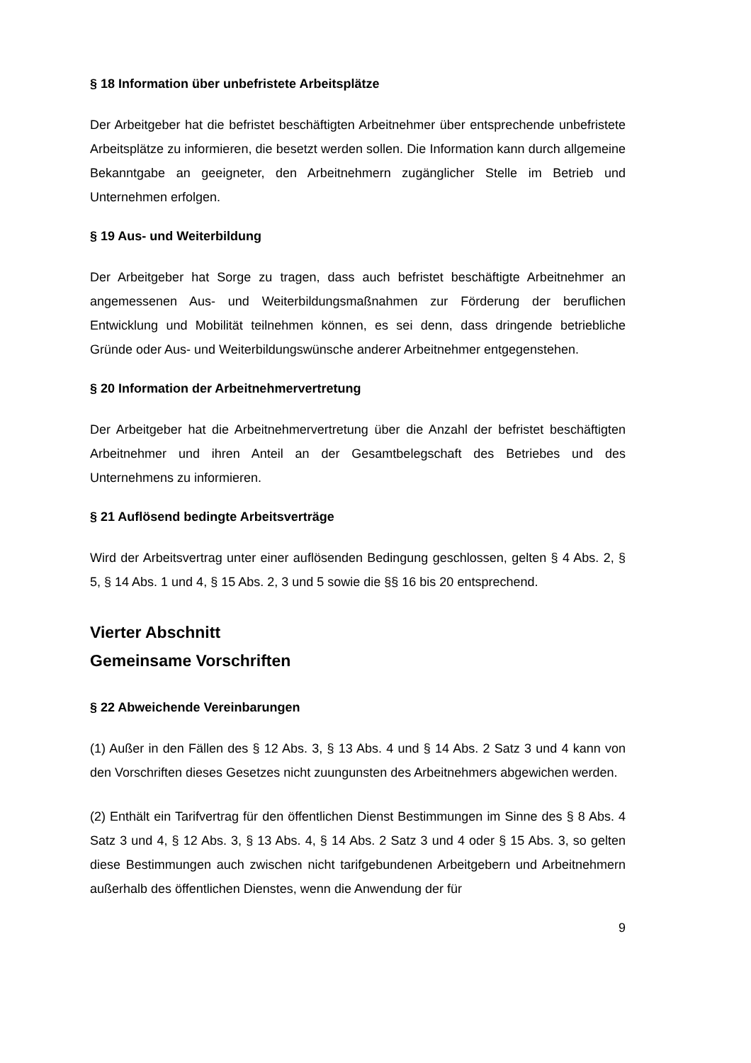§ 18 Information über unbefristete Arbeitsplätze
Der Arbeitgeber hat die befristet beschäftigten Arbeitnehmer über entsprechende unbefristete Arbeitsplätze zu informieren, die besetzt werden sollen. Die Information kann durch allgemeine Bekanntgabe an geeigneter, den Arbeitnehmern zugänglicher Stelle im Betrieb und Unternehmen erfolgen.
§ 19 Aus- und Weiterbildung
Der Arbeitgeber hat Sorge zu tragen, dass auch befristet beschäftigte Arbeitnehmer an angemessenen Aus- und Weiterbildungsmaßnahmen zur Förderung der beruflichen Entwicklung und Mobilität teilnehmen können, es sei denn, dass dringende betriebliche Gründe oder Aus- und Weiterbildungswünsche anderer Arbeitnehmer entgegenstehen.
§ 20 Information der Arbeitnehmervertretung
Der Arbeitgeber hat die Arbeitnehmervertretung über die Anzahl der befristet beschäftigten Arbeitnehmer und ihren Anteil an der Gesamtbelegschaft des Betriebes und des Unternehmens zu informieren.
§ 21 Auflösend bedingte Arbeitsverträge
Wird der Arbeitsvertrag unter einer auflösenden Bedingung geschlossen, gelten § 4 Abs. 2, § 5, § 14 Abs. 1 und 4, § 15 Abs. 2, 3 und 5 sowie die §§ 16 bis 20 entsprechend.
Vierter Abschnitt
Gemeinsame Vorschriften
§ 22 Abweichende Vereinbarungen
(1) Außer in den Fällen des § 12 Abs. 3, § 13 Abs. 4 und § 14 Abs. 2 Satz 3 und 4 kann von den Vorschriften dieses Gesetzes nicht zuungunsten des Arbeitnehmers abgewichen werden.
(2) Enthält ein Tarifvertrag für den öffentlichen Dienst Bestimmungen im Sinne des § 8 Abs. 4 Satz 3 und 4, § 12 Abs. 3, § 13 Abs. 4, § 14 Abs. 2 Satz 3 und 4 oder § 15 Abs. 3, so gelten diese Bestimmungen auch zwischen nicht tarifgebundenen Arbeitgebern und Arbeitnehmern außerhalb des öffentlichen Dienstes, wenn die Anwendung der für
9